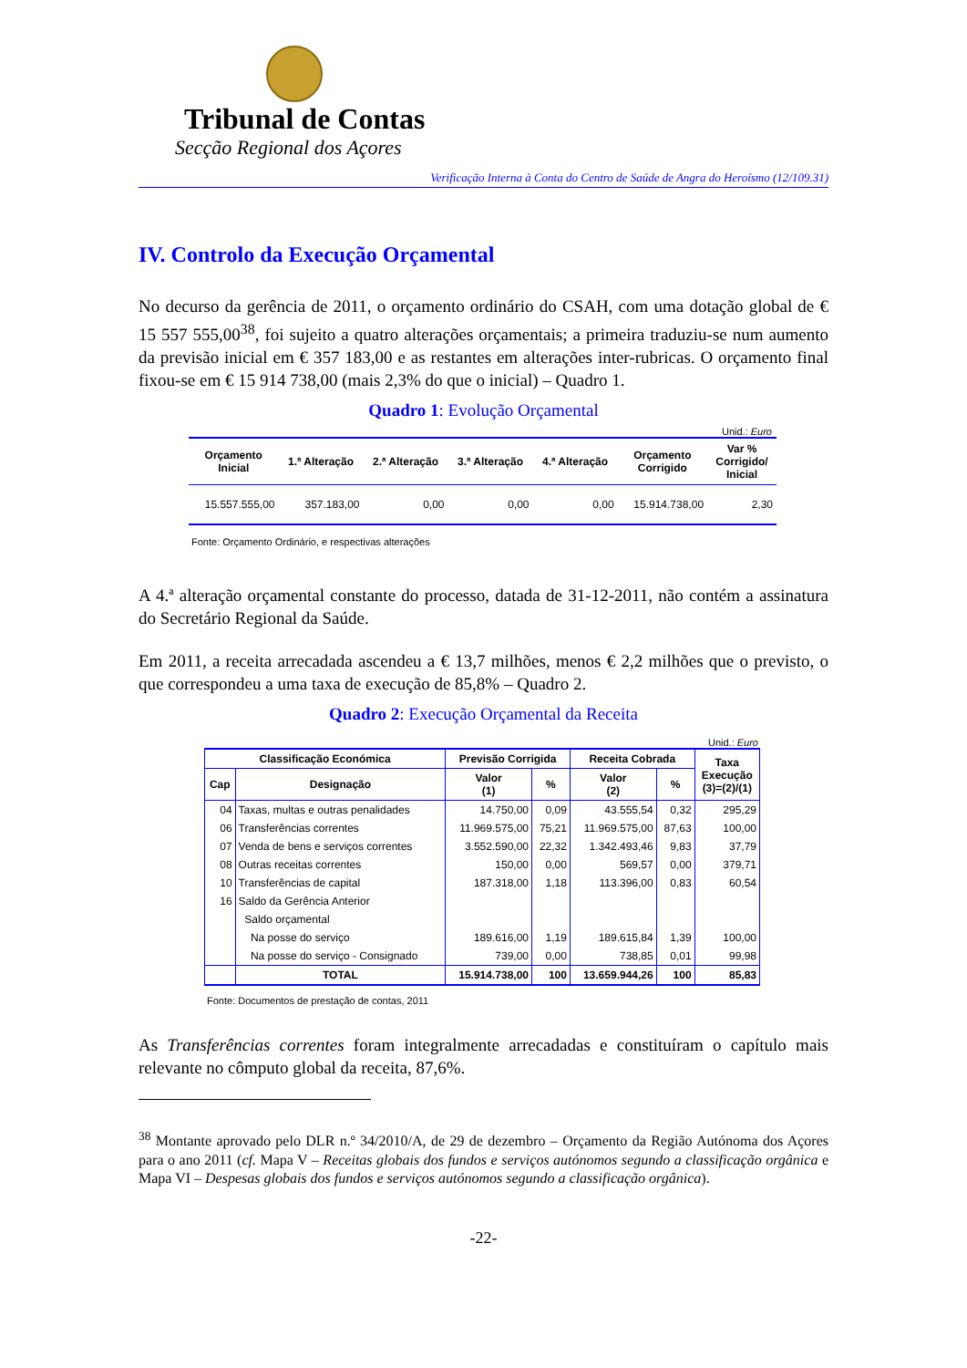Tribunal de Contas
Secção Regional dos Açores
Verificação Interna à Conta do Centro de Saúde de Angra do Heroísmo (12/109.31)
IV. Controlo da Execução Orçamental
No decurso da gerência de 2011, o orçamento ordinário do CSAH, com uma dotação global de € 15 557 555,00<sup>38</sup>, foi sujeito a quatro alterações orçamentais; a primeira traduziu-se num aumento da previsão inicial em € 357 183,00 e as restantes em alterações inter-rubricas. O orçamento final fixou-se em € 15 914 738,00 (mais 2,3% do que o inicial) – Quadro 1.
Quadro 1: Evolução Orçamental
Unid.: Euro
| Orçamento Inicial | 1.ª Alteração | 2.ª Alteração | 3.ª Alteração | 4.ª Alteração | Orçamento Corrigido | Var % Corrigido/ Inicial |
| --- | --- | --- | --- | --- | --- | --- |
| 15.557.555,00 | 357.183,00 | 0,00 | 0,00 | 0,00 | 15.914.738,00 | 2,30 |
Fonte: Orçamento Ordinário, e respectivas alterações
A 4.ª alteração orçamental constante do processo, datada de 31-12-2011, não contém a assinatura do Secretário Regional da Saúde.
Em 2011, a receita arrecadada ascendeu a € 13,7 milhões, menos € 2,2 milhões que o previsto, o que correspondeu a uma taxa de execução de 85,8% – Quadro 2.
Quadro 2: Execução Orçamental da Receita
Unid.: Euro
| Classificação Económica | | Previsão Corrigida | | Receita Cobrada | | Taxa Execução (3)=(2)/(1) |
| --- | --- | --- | --- | --- | --- | --- |
| Cap | Designação | Valor (1) | % | Valor (2) | % | |
| 04 | Taxas, multas e outras penalidades | 14.750,00 | 0,09 | 43.555,54 | 0,32 | 295,29 |
| 06 | Transferências correntes | 11.969.575,00 | 75,21 | 11.969.575,00 | 87,63 | 100,00 |
| 07 | Venda de bens e serviços correntes | 3.552.590,00 | 22,32 | 1.342.493,46 | 9,83 | 37,79 |
| 08 | Outras receitas correntes | 150,00 | 0,00 | 569,57 | 0,00 | 379,71 |
| 10 | Transferências de capital | 187.318,00 | 1,18 | 113.396,00 | 0,83 | 60,54 |
| 16 | Saldo da Gerência Anterior | | | | | |
| | Saldo orçamental | | | | | |
| | Na posse do serviço | 189.616,00 | 1,19 | 189.615,84 | 1,39 | 100,00 |
| | Na posse do serviço - Consignado | 739,00 | 0,00 | 738,85 | 0,01 | 99,98 |
| | TOTAL | 15.914.738,00 | 100 | 13.659.944,26 | 100 | 85,83 |
Fonte: Documentos de prestação de contas, 2011
As Transferências correntes foram integralmente arrecadadas e constituíram o capítulo mais relevante no cômputo global da receita, 87,6%.
<sup>38</sup> Montante aprovado pelo DLR n.º 34/2010/A, de 29 de dezembro – Orçamento da Região Autónoma dos Açores para o ano 2011 (cf. Mapa V – Receitas globais dos fundos e serviços autónomos segundo a classificação orgânica e Mapa VI – Despesas globais dos fundos e serviços autónomos segundo a classificação orgânica).
-22-